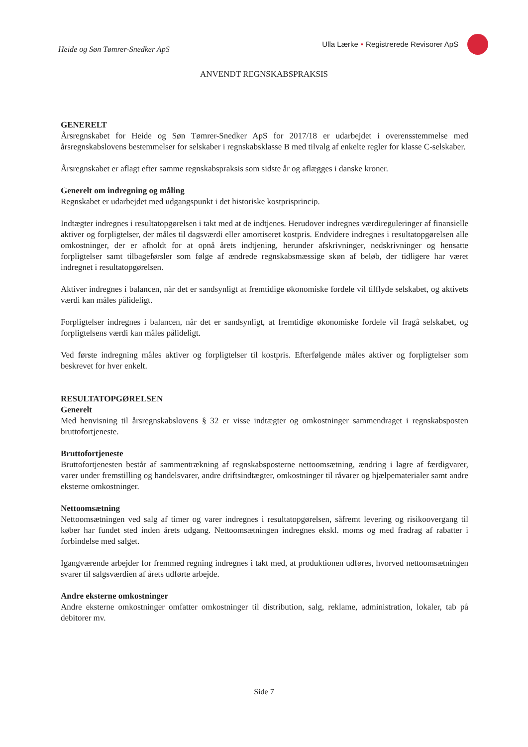Heide og Søn Tømrer-Snedker ApS
Ulla Lærke • Registrerede Revisorer ApS
ANVENDT REGNSKABSPRAKSIS
GENERELT
Årsregnskabet for Heide og Søn Tømrer-Snedker ApS for 2017/18 er udarbejdet i overensstemmelse med årsregnskabslovens bestemmelser for selskaber i regnskabsklasse B med tilvalg af enkelte regler for klasse C-selskaber.
Årsregnskabet er aflagt efter samme regnskabspraksis som sidste år og aflægges i danske kroner.
Generelt om indregning og måling
Regnskabet er udarbejdet med udgangspunkt i det historiske kostprisprincip.
Indtægter indregnes i resultatopgørelsen i takt med at de indtjenes. Herudover indregnes værdireguleringer af finansielle aktiver og forpligtelser, der måles til dagsværdi eller amortiseret kostpris. Endvidere indregnes i resultatopgørelsen alle omkostninger, der er afholdt for at opnå årets indtjening, herunder afskrivninger, nedskrivninger og hensatte forpligtelser samt tilbageførsler som følge af ændrede regnskabsmæssige skøn af beløb, der tidligere har været indregnet i resultatopgørelsen.
Aktiver indregnes i balancen, når det er sandsynligt at fremtidige økonomiske fordele vil tilflyde selskabet, og aktivets værdi kan måles pålideligt.
Forpligtelser indregnes i balancen, når det er sandsynligt, at fremtidige økonomiske fordele vil fragå selskabet, og forpligtelsens værdi kan måles pålideligt.
Ved første indregning måles aktiver og forpligtelser til kostpris. Efterfølgende måles aktiver og forpligtelser som beskrevet for hver enkelt.
RESULTATOPGØRELSEN
Generelt
Med henvisning til årsregnskabslovens § 32 er visse indtægter og omkostninger sammendraget i regnskabsposten bruttofortjeneste.
Bruttofortjeneste
Bruttofortjenesten består af sammentrækning af regnskabsposterne nettoomsætning, ændring i lagre af færdigvarer, varer under fremstilling og handelsvarer, andre driftsindtægter, omkostninger til råvarer og hjælpematerialer samt andre eksterne omkostninger.
Nettoomsætning
Nettoomsætningen ved salg af timer og varer indregnes i resultatopgørelsen, såfremt levering og risikoovergang til køber har fundet sted inden årets udgang. Nettoomsætningen indregnes ekskl. moms og med fradrag af rabatter i forbindelse med salget.
Igangværende arbejder for fremmed regning indregnes i takt med, at produktionen udføres, hvorved nettoomsætningen svarer til salgsværdien af årets udførte arbejde.
Andre eksterne omkostninger
Andre eksterne omkostninger omfatter omkostninger til distribution, salg, reklame, administration, lokaler, tab på debitorer mv.
Side 7